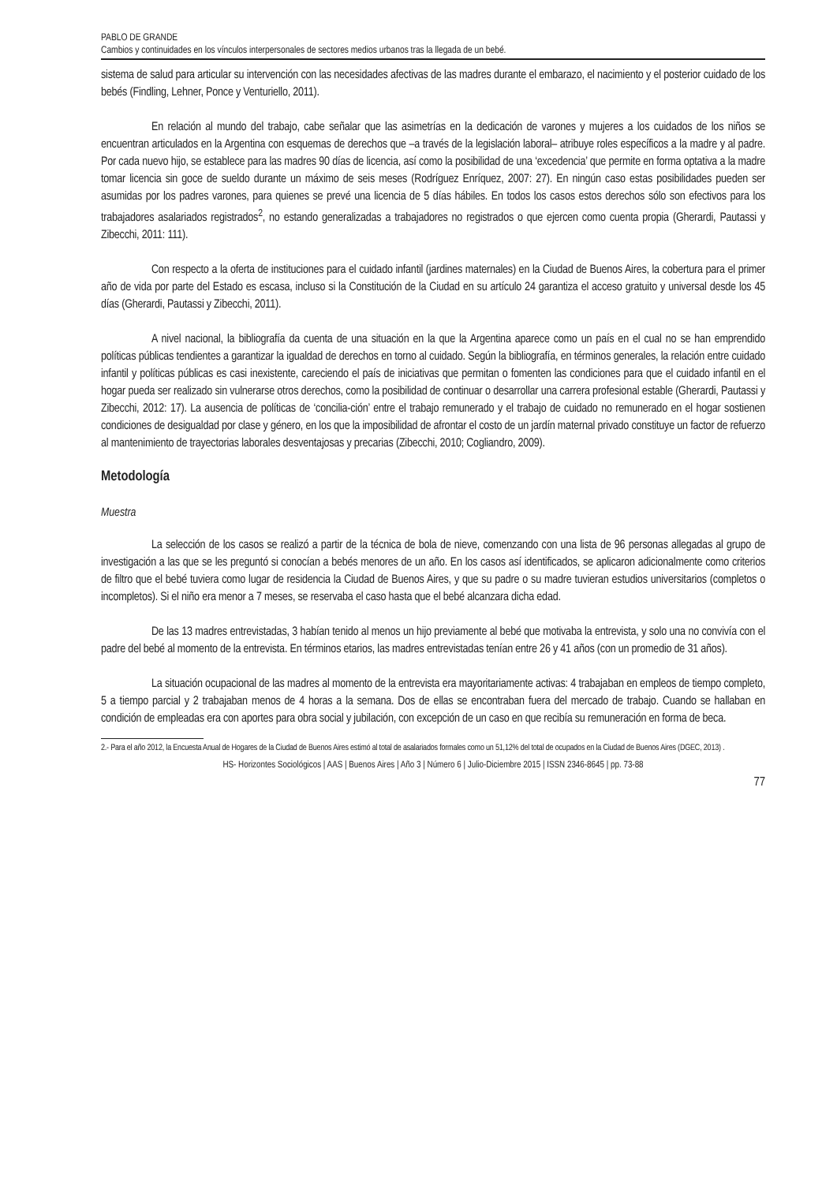PABLO DE GRANDE
Cambios y continuidades en los vínculos interpersonales de sectores medios urbanos tras la llegada de un bebé.
sistema de salud para articular su intervención con las necesidades afectivas de las madres durante el embarazo, el nacimiento y el posterior cuidado de los bebés (Findling, Lehner, Ponce y Venturiello, 2011).
En relación al mundo del trabajo, cabe señalar que las asimetrías en la dedicación de varones y mujeres a los cuidados de los niños se encuentran articulados en la Argentina con esquemas de derechos que –a través de la legislación laboral– atribuye roles específicos a la madre y al padre. Por cada nuevo hijo, se establece para las madres 90 días de licencia, así como la posibilidad de una ‘excedencia’ que permite en forma optativa a la madre tomar licencia sin goce de sueldo durante un máximo de seis meses (Rodríguez Enríquez, 2007: 27). En ningún caso estas posibilidades pueden ser asumidas por los padres varones, para quienes se prevé una licencia de 5 días hábiles. En todos los casos estos derechos sólo son efectivos para los trabajadores asalariados registrados<sup>2</sup>, no estando generalizadas a trabajadores no registrados o que ejercen como cuenta propia (Gherardi, Pautassi y Zibecchi, 2011: 111).
Con respecto a la oferta de instituciones para el cuidado infantil (jardines maternales) en la Ciudad de Buenos Aires, la cobertura para el primer año de vida por parte del Estado es escasa, incluso si la Constitución de la Ciudad en su artículo 24 garantiza el acceso gratuito y universal desde los 45 días (Gherardi, Pautassi y Zibecchi, 2011).
A nivel nacional, la bibliografía da cuenta de una situación en la que la Argentina aparece como un país en el cual no se han emprendido políticas públicas tendientes a garantizar la igualdad de derechos en torno al cuidado. Según la bibliografía, en términos generales, la relación entre cuidado infantil y políticas públicas es casi inexistente, careciendo el país de iniciativas que permitan o fomenten las condiciones para que el cuidado infantil en el hogar pueda ser realizado sin vulnerarse otros derechos, como la posibilidad de continuar o desarrollar una carrera profesional estable (Gherardi, Pautassi y Zibecchi, 2012: 17). La ausencia de políticas de ‘concilia-ción’ entre el trabajo remunerado y el trabajo de cuidado no remunerado en el hogar sostienen condiciones de desigualdad por clase y género, en los que la imposibilidad de afrontar el costo de un jardín maternal privado constituye un factor de refuerzo al mantenimiento de trayectorias laborales desventajosas y precarias (Zibecchi, 2010; Cogliandro, 2009).
Metodología
Muestra
La selección de los casos se realizó a partir de la técnica de bola de nieve, comenzando con una lista de 96 personas allegadas al grupo de investigación a las que se les preguntó si conocían a bebés menores de un año. En los casos así identificados, se aplicaron adicionalmente como criterios de filtro que el bebé tuviera como lugar de residencia la Ciudad de Buenos Aires, y que su padre o su madre tuvieran estudios universitarios (completos o incompletos). Si el niño era menor a 7 meses, se reservaba el caso hasta que el bebé alcanzara dicha edad.
De las 13 madres entrevistadas, 3 habían tenido al menos un hijo previamente al bebé que motivaba la entrevista, y solo una no convivía con el padre del bebé al momento de la entrevista. En términos etarios, las madres entrevistadas tenían entre 26 y 41 años (con un promedio de 31 años).
La situación ocupacional de las madres al momento de la entrevista era mayoritariamente activas: 4 trabajaban en empleos de tiempo completo, 5 a tiempo parcial y 2 trabajaban menos de 4 horas a la semana. Dos de ellas se encontraban fuera del mercado de trabajo. Cuando se hallaban en condición de empleadas era con aportes para obra social y jubilación, con excepción de un caso en que recibía su remuneración en forma de beca.
2.- Para el año 2012, la Encuesta Anual de Hogares de la Ciudad de Buenos Aires estimó al total de asalariados formales como un 51,12% del total de ocupados en la Ciudad de Buenos Aires (DGEC, 2013) .
HS- Horizontes Sociológicos | AAS | Buenos Aires | Año 3 | Número 6 | Julio-Diciembre 2015 | ISSN 2346-8645 | pp. 73-88
77